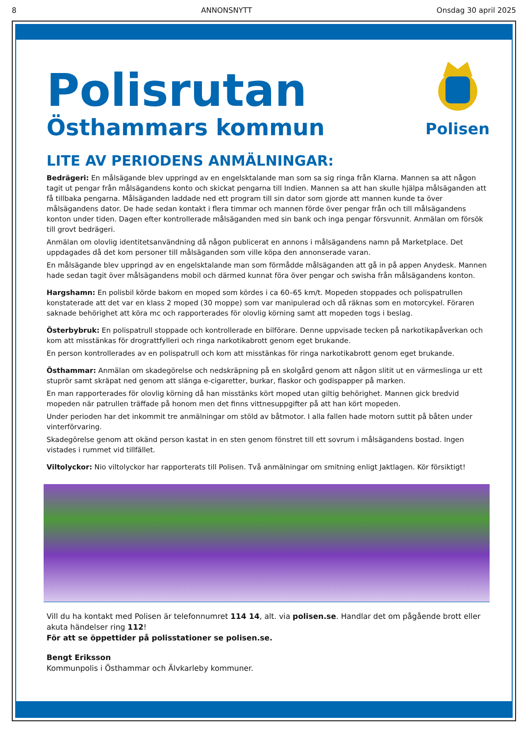8 ANNONSNYTT Onsdag 30 april 2025
Polisrutan
Östhammars kommun
Polisen
LITE AV PERIODENS ANMÄLNINGAR:
Bedrägeri: En målsägande blev uppringd av en engelsktalande man som sa sig ringa från Klarna. Mannen sa att någon tagit ut pengar från målsägandens konto och skickat pengarna till Indien. Mannen sa att han skulle hjälpa målsäganden att få tillbaka pengarna. Målsäganden laddade ned ett program till sin dator som gjorde att mannen kunde ta över målsägandens dator. De hade sedan kontakt i flera timmar och mannen förde över pengar från och till målsägandens konton under tiden. Dagen efter kontrollerade målsäganden med sin bank och inga pengar försvunnit. Anmälan om försök till grovt bedrägeri.
Anmälan om olovlig identitetsanvändning då någon publicerat en annons i målsägandens namn på Marketplace. Det uppdagades då det kom personer till målsäganden som ville köpa den annonserade varan.
En målsägande blev uppringd av en engelsktalande man som förmådde målsäganden att gå in på appen Anydesk. Mannen hade sedan tagit över målsägandens mobil och därmed kunnat föra över pengar och swisha från målsägandens konton.
Hargshamn: En polisbil körde bakom en moped som kördes i ca 60–65 km/t. Mopeden stoppades och polispatrullen konstaterade att det var en klass 2 moped (30 moppe) som var manipulerad och då räknas som en motorcykel. Föraren saknade behörighet att köra mc och rapporterades för olovlig körning samt att mopeden togs i beslag.
Österbybruk: En polispatrull stoppade och kontrollerade en bilförare. Denne uppvisade tecken på narkotikapåverkan och kom att misstänkas för drograttfylleri och ringa narkotikabrott genom eget brukande.
En person kontrollerades av en polispatrull och kom att misstänkas för ringa narkotikabrott genom eget brukande.
Östhammar: Anmälan om skadegörelse och nedskräpning på en skolgård genom att någon slitit ut en värmeslinga ur ett stuprör samt skräpat ned genom att slänga e-cigaretter, burkar, flaskor och godispapper på marken.
En man rapporterades för olovlig körning då han misstänks kört moped utan giltig behörighet. Mannen gick bredvid mopeden när patrullen träffade på honom men det finns vittnesuppgifter på att han kört mopeden.
Under perioden har det inkommit tre anmälningar om stöld av båtmotor. I alla fallen hade motorn suttit på båten under vinterförvaring.
Skadegörelse genom att okänd person kastat in en sten genom fönstret till ett sovrum i målsägandens bostad. Ingen vistades i rummet vid tillfället.
Viltolyckor: Nio viltolyckor har rapporterats till Polisen. Två anmälningar om smitning enligt Jaktlagen. Kör försiktigt!
Vill du ha kontakt med Polisen är telefonnumret 114 14, alt. via polisen.se. Handlar det om pågående brott eller akuta händelser ring 112!
För att se öppettider på polisstationer se polisen.se.
Bengt Eriksson
Kommunpolis i Östhammar och Älvkarleby kommuner.